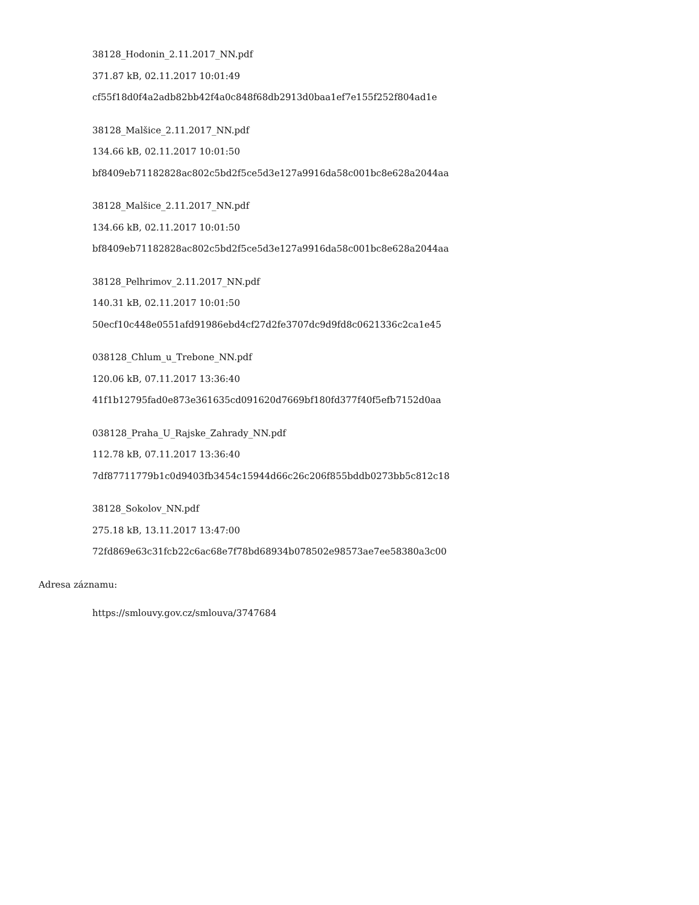38128_Hodonin_2.11.2017_NN.pdf
371.87 kB, 02.11.2017 10:01:49
cf55f18d0f4a2adb82bb42f4a0c848f68db2913d0baa1ef7e155f252f804ad1e
38128_Malšice_2.11.2017_NN.pdf
134.66 kB, 02.11.2017 10:01:50
bf8409eb71182828ac802c5bd2f5ce5d3e127a9916da58c001bc8e628a2044aa
38128_Malšice_2.11.2017_NN.pdf
134.66 kB, 02.11.2017 10:01:50
bf8409eb71182828ac802c5bd2f5ce5d3e127a9916da58c001bc8e628a2044aa
38128_Pelhrimov_2.11.2017_NN.pdf
140.31 kB, 02.11.2017 10:01:50
50ecf10c448e0551afd91986ebd4cf27d2fe3707dc9d9fd8c0621336c2ca1e45
038128_Chlum_u_Trebone_NN.pdf
120.06 kB, 07.11.2017 13:36:40
41f1b12795fad0e873e361635cd091620d7669bf180fd377f40f5efb7152d0aa
038128_Praha_U_Rajske_Zahrady_NN.pdf
112.78 kB, 07.11.2017 13:36:40
7df87711779b1c0d9403fb3454c15944d66c26c206f855bddb0273bb5c812c18
38128_Sokolov_NN.pdf
275.18 kB, 13.11.2017 13:47:00
72fd869e63c31fcb22c6ac68e7f78bd68934b078502e98573ae7ee58380a3c00
Adresa záznamu:
https://smlouvy.gov.cz/smlouva/3747684